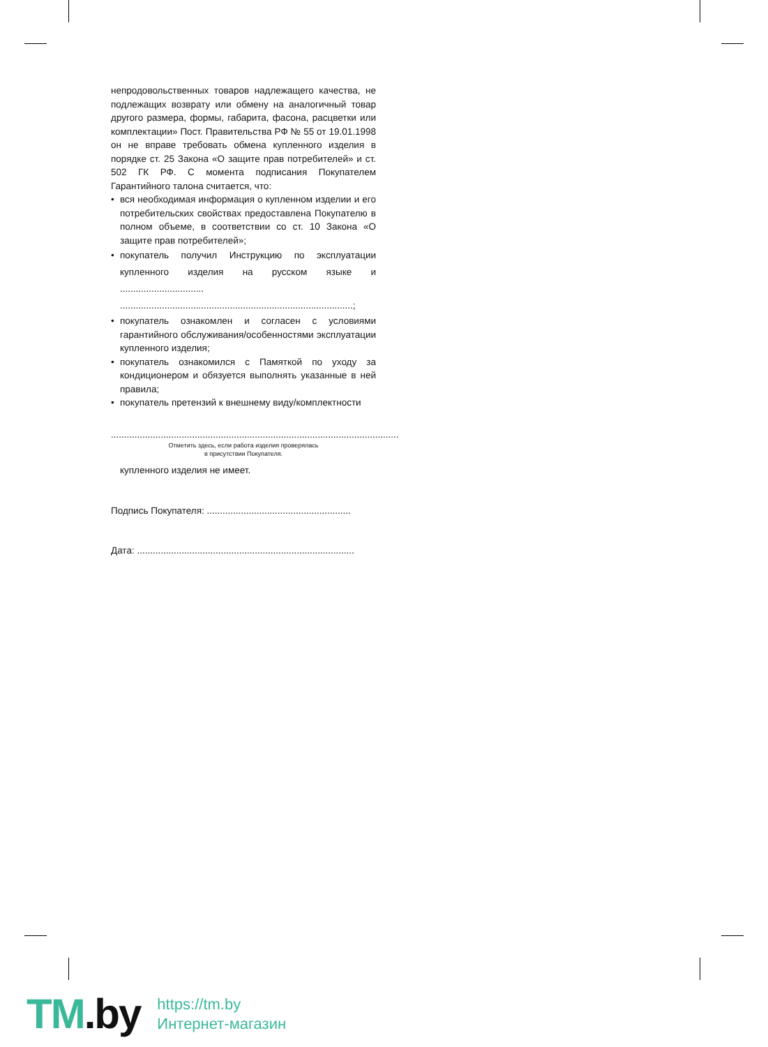непродовольственных товаров надлежащего качества, не подлежащих возврату или обмену на аналогичный товар другого размера, формы, габарита, фасона, расцветки или комплектации» Пост. Правительства РФ № 55 от 19.01.1998 он не вправе требовать обмена купленного изделия в порядке ст. 25 Закона «О защите прав потребителей» и ст. 502 ГК РФ. С момента подписания Покупателем Гарантийного талона считается, что:
• вся необходимая информация о купленном изделии и его потребительских свойствах предоставлена Покупателю в полном объеме, в соответствии со ст. 10 Закона «О защите прав потребителей»;
• покупатель получил Инструкцию по эксплуатации купленного изделия на русском языке и ................................ .........................................................................................;
• покупатель ознакомлен и согласен с условиями гарантийного обслуживания/особенностями эксплуатации купленного изделия;
• покупатель ознакомился с Памяткой по уходу за кондиционером и обязуется выполнять указанные в ней правила;
• покупатель претензий к внешнему виду/комплектности
..............................................................................................................
Отметить здесь, если работа изделия проверялась
в присутствии Покупателя.
купленного изделия не имеет.
Подпись Покупателя: .......................................................
Дата: ...................................................................................
TM.by
https://tm.by
Интернет-магазин